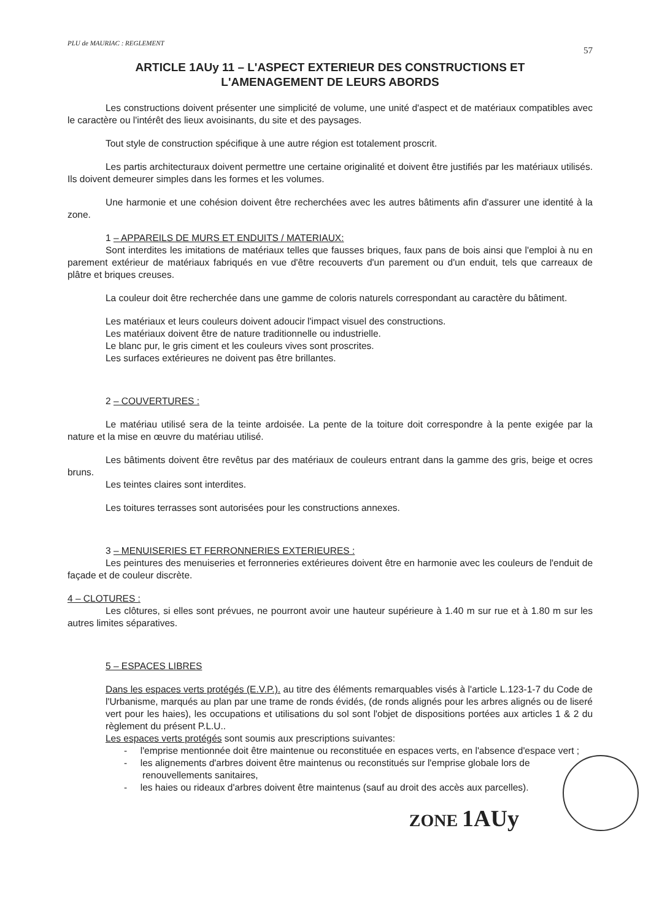PLU de MAURIAC : REGLEMENT 57
ARTICLE 1AUy 11 – L'ASPECT EXTERIEUR DES CONSTRUCTIONS ET
L'AMENAGEMENT DE LEURS ABORDS
Les constructions doivent présenter une simplicité de volume, une unité d'aspect et de matériaux compatibles avec le caractère ou l'intérêt des lieux avoisinants, du site et des paysages.
Tout style de construction spécifique à une autre région est totalement proscrit.
Les partis architecturaux doivent permettre une certaine originalité et doivent être justifiés par les matériaux utilisés. Ils doivent demeurer simples dans les formes et les volumes.
Une harmonie et une cohésion doivent être recherchées avec les autres bâtiments afin d'assurer une identité à la zone.
1 – APPAREILS DE MURS ET ENDUITS / MATERIAUX:
Sont interdites les imitations de matériaux telles que fausses briques, faux pans de bois ainsi que l'emploi à nu en parement extérieur de matériaux fabriqués en vue d'être recouverts d'un parement ou d'un enduit, tels que carreaux de plâtre et briques creuses.
La couleur doit être recherchée dans une gamme de coloris naturels correspondant au caractère du bâtiment.
Les matériaux et leurs couleurs doivent adoucir l'impact visuel des constructions.
Les matériaux doivent être de nature traditionnelle ou industrielle.
Le blanc pur, le gris ciment et les couleurs vives sont proscrites.
Les surfaces extérieures ne doivent pas être brillantes.
2 – COUVERTURES :
Le matériau utilisé sera de la teinte ardoisée. La pente de la toiture doit correspondre à la pente exigée par la nature et la mise en œuvre du matériau utilisé.
Les bâtiments doivent être revêtus par des matériaux de couleurs entrant dans la gamme des gris, beige et ocres bruns.
Les teintes claires sont interdites.
Les toitures terrasses sont autorisées pour les constructions annexes.
3 – MENUISERIES ET FERRONNERIES EXTERIEURES :
Les peintures des menuiseries et ferronneries extérieures doivent être en harmonie avec les couleurs de l'enduit de façade et de couleur discrète.
4 – CLOTURES :
Les clôtures, si elles sont prévues, ne pourront avoir une hauteur supérieure à 1.40 m sur rue et à 1.80 m sur les autres limites séparatives.
5 – ESPACES LIBRES
Dans les espaces verts protégés (E.V.P.). au titre des éléments remarquables visés à l'article L.123-1-7 du Code de l'Urbanisme, marqués au plan par une trame de ronds évidés, (de ronds alignés pour les arbres alignés ou de liseré vert pour les haies), les occupations et utilisations du sol sont l'objet de dispositions portées aux articles 1 & 2 du règlement du présent P.L.U..
Les espaces verts protégés sont soumis aux prescriptions suivantes:
- l'emprise mentionnée doit être maintenue ou reconstituée en espaces verts, en l'absence d'espace vert ;
- les alignements d'arbres doivent être maintenus ou reconstitués sur l'emprise globale lors de renouvellements sanitaires,
- les haies ou rideaux d'arbres doivent être maintenus (sauf au droit des accès aux parcelles).
ZONE 1AUy